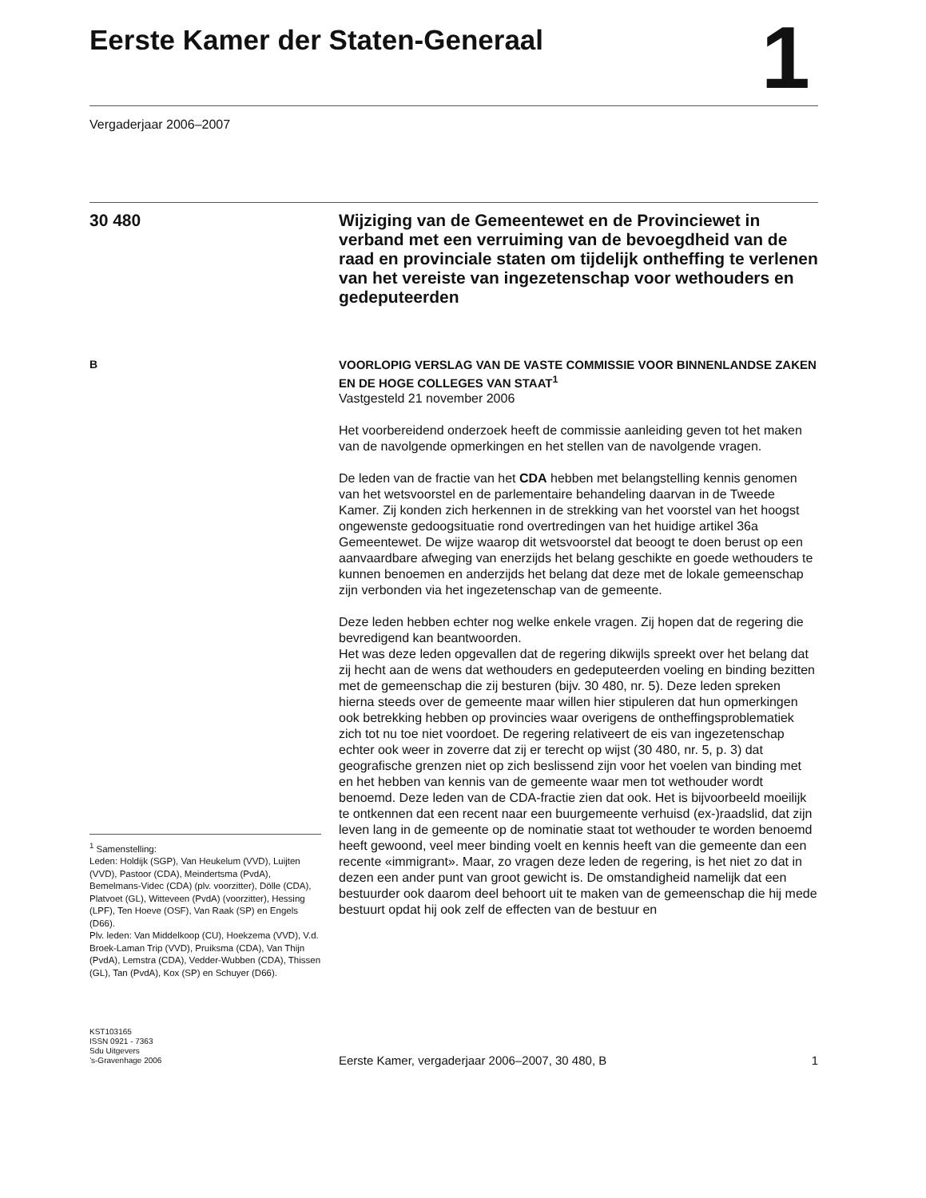Eerste Kamer der Staten-Generaal
1
Vergaderjaar 2006–2007
30 480
Wijziging van de Gemeentewet en de Provinciewet in verband met een verruiming van de bevoegdheid van de raad en provinciale staten om tijdelijk ontheffing te verlenen van het vereiste van ingezetenschap voor wethouders en gedeputeerden
B
<sup>1</sup> Samenstelling:
Leden: Holdijk (SGP), Van Heukelum (VVD), Luijten (VVD), Pastoor (CDA), Meindertsma (PvdA), Bemelmans-Videc (CDA) (plv. voorzitter), Dölle (CDA), Platvoet (GL), Witteveen (PvdA) (voorzitter), Hessing (LPF), Ten Hoeve (OSF), Van Raak (SP) en Engels (D66).
Plv. leden: Van Middelkoop (CU), Hoekzema (VVD), V.d. Broek-Laman Trip (VVD), Pruiksma (CDA), Van Thijn (PvdA), Lemstra (CDA), Vedder-Wubben (CDA), Thissen (GL), Tan (PvdA), Kox (SP) en Schuyer (D66).
VOORLOPIG VERSLAG VAN DE VASTE COMMISSIE VOOR BINNENLANDSE ZAKEN EN DE HOGE COLLEGES VAN STAAT<sup>1</sup>
Vastgesteld 21 november 2006
Het voorbereidend onderzoek heeft de commissie aanleiding geven tot het maken van de navolgende opmerkingen en het stellen van de navolgende vragen.
De leden van de fractie van het CDA hebben met belangstelling kennis genomen van het wetsvoorstel en de parlementaire behandeling daarvan in de Tweede Kamer. Zij konden zich herkennen in de strekking van het voorstel van het hoogst ongewenste gedoogsituatie rond overtredingen van het huidige artikel 36a Gemeentewet. De wijze waarop dit wetsvoorstel dat beoogt te doen berust op een aanvaardbare afweging van enerzijds het belang geschikte en goede wethouders te kunnen benoemen en anderzijds het belang dat deze met de lokale gemeenschap zijn verbonden via het ingezetenschap van de gemeente.
Deze leden hebben echter nog welke enkele vragen. Zij hopen dat de regering die bevredigend kan beantwoorden.
Het was deze leden opgevallen dat de regering dikwijls spreekt over het belang dat zij hecht aan de wens dat wethouders en gedeputeerden voeling en binding bezitten met de gemeenschap die zij besturen (bijv. 30 480, nr. 5). Deze leden spreken hierna steeds over de gemeente maar willen hier stipuleren dat hun opmerkingen ook betrekking hebben op provincies waar overigens de ontheffingsproblematiek zich tot nu toe niet voordoet. De regering relativeert de eis van ingezetenschap echter ook weer in zoverre dat zij er terecht op wijst (30 480, nr. 5, p. 3) dat geografische grenzen niet op zich beslissend zijn voor het voelen van binding met en het hebben van kennis van de gemeente waar men tot wethouder wordt benoemd. Deze leden van de CDA-fractie zien dat ook. Het is bijvoorbeeld moeilijk te ontkennen dat een recent naar een buurgemeente verhuisd (ex-)raadslid, dat zijn leven lang in de gemeente op de nominatie staat tot wethouder te worden benoemd heeft gewoond, veel meer binding voelt en kennis heeft van die gemeente dan een recente «immigrant». Maar, zo vragen deze leden de regering, is het niet zo dat in dezen een ander punt van groot gewicht is. De omstandigheid namelijk dat een bestuurder ook daarom deel behoort uit te maken van de gemeenschap die hij mede bestuurt opdat hij ook zelf de effecten van de bestuur en
KST103165
ISSN 0921 - 7363
Sdu Uitgevers
’s-Gravenhage 2006
Eerste Kamer, vergaderjaar 2006–2007, 30 480, B 1